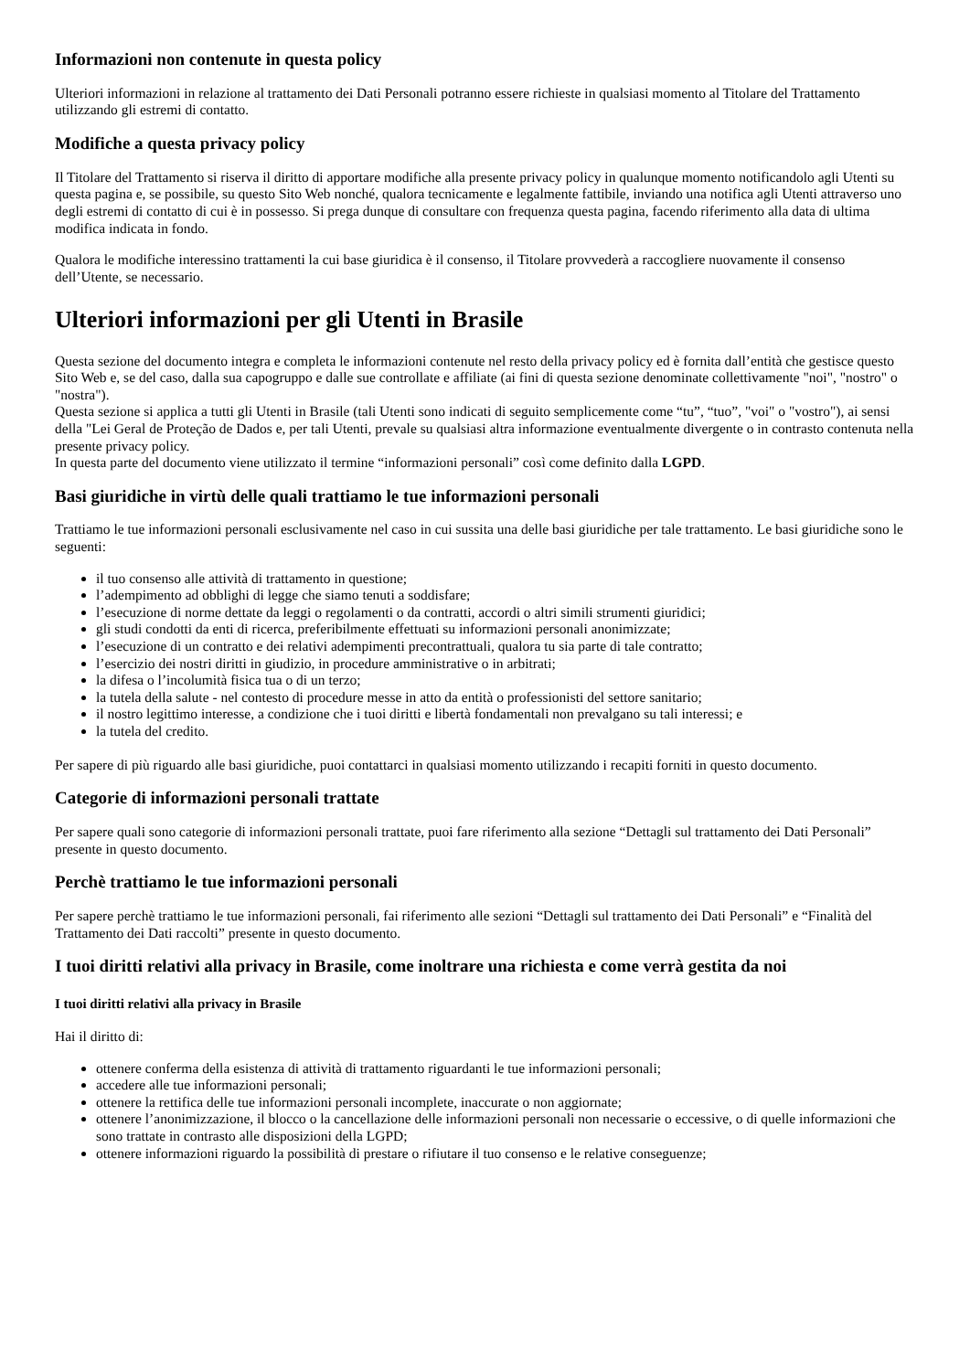Informazioni non contenute in questa policy
Ulteriori informazioni in relazione al trattamento dei Dati Personali potranno essere richieste in qualsiasi momento al Titolare del Trattamento utilizzando gli estremi di contatto.
Modifiche a questa privacy policy
Il Titolare del Trattamento si riserva il diritto di apportare modifiche alla presente privacy policy in qualunque momento notificandolo agli Utenti su questa pagina e, se possibile, su questo Sito Web nonché, qualora tecnicamente e legalmente fattibile, inviando una notifica agli Utenti attraverso uno degli estremi di contatto di cui è in possesso. Si prega dunque di consultare con frequenza questa pagina, facendo riferimento alla data di ultima modifica indicata in fondo.
Qualora le modifiche interessino trattamenti la cui base giuridica è il consenso, il Titolare provvederà a raccogliere nuovamente il consenso dell’Utente, se necessario.
Ulteriori informazioni per gli Utenti in Brasile
Questa sezione del documento integra e completa le informazioni contenute nel resto della privacy policy ed è fornita dall’entità che gestisce questo Sito Web e, se del caso, dalla sua capogruppo e dalle sue controllate e affiliate (ai fini di questa sezione denominate collettivamente "noi", "nostro" o "nostra").
Questa sezione si applica a tutti gli Utenti in Brasile (tali Utenti sono indicati di seguito semplicemente come “tu”, “tuo”, "voi" o "vostro"), ai sensi della "Lei Geral de Proteção de Dados e, per tali Utenti, prevale su qualsiasi altra informazione eventualmente divergente o in contrasto contenuta nella presente privacy policy.
In questa parte del documento viene utilizzato il termine “informazioni personali” così come definito dalla LGPD.
Basi giuridiche in virtù delle quali trattiamo le tue informazioni personali
Trattiamo le tue informazioni personali esclusivamente nel caso in cui sussita una delle basi giuridiche per tale trattamento. Le basi giuridiche sono le seguenti:
il tuo consenso alle attività di trattamento in questione;
l’adempimento ad obblighi di legge che siamo tenuti a soddisfare;
l’esecuzione di norme dettate da leggi o regolamenti o da contratti, accordi o altri simili strumenti giuridici;
gli studi condotti da enti di ricerca, preferibilmente effettuati su informazioni personali anonimizzate;
l’esecuzione di un contratto e dei relativi adempimenti precontrattuali, qualora tu sia parte di tale contratto;
l’esercizio dei nostri diritti in giudizio, in procedure amministrative o in arbitrati;
la difesa o l’incolumità fisica tua o di un terzo;
la tutela della salute - nel contesto di procedure messe in atto da entità o professionisti del settore sanitario;
il nostro legittimo interesse, a condizione che i tuoi diritti e libertà fondamentali non prevalgano su tali interessi; e
la tutela del credito.
Per sapere di più riguardo alle basi giuridiche, puoi contattarci in qualsiasi momento utilizzando i recapiti forniti in questo documento.
Categorie di informazioni personali trattate
Per sapere quali sono categorie di informazioni personali trattate, puoi fare riferimento alla sezione “Dettagli sul trattamento dei Dati Personali” presente in questo documento.
Perchè trattiamo le tue informazioni personali
Per sapere perchè trattiamo le tue informazioni personali, fai riferimento alle sezioni “Dettagli sul trattamento dei Dati Personali” e “Finalità del Trattamento dei Dati raccolti” presente in questo documento.
I tuoi diritti relativi alla privacy in Brasile, come inoltrare una richiesta e come verrà gestita da noi
I tuoi diritti relativi alla privacy in Brasile
Hai il diritto di:
ottenere conferma della esistenza di attività di trattamento riguardanti le tue informazioni personali;
accedere alle tue informazioni personali;
ottenere la rettifica delle tue informazioni personali incomplete, inaccurate o non aggiornate;
ottenere l’anonimizzazione, il blocco o la cancellazione delle informazioni personali non necessarie o eccessive, o di quelle informazioni che sono trattate in contrasto alle disposizioni della LGPD;
ottenere informazioni riguardo la possibilità di prestare o rifiutare il tuo consenso e le relative conseguenze;